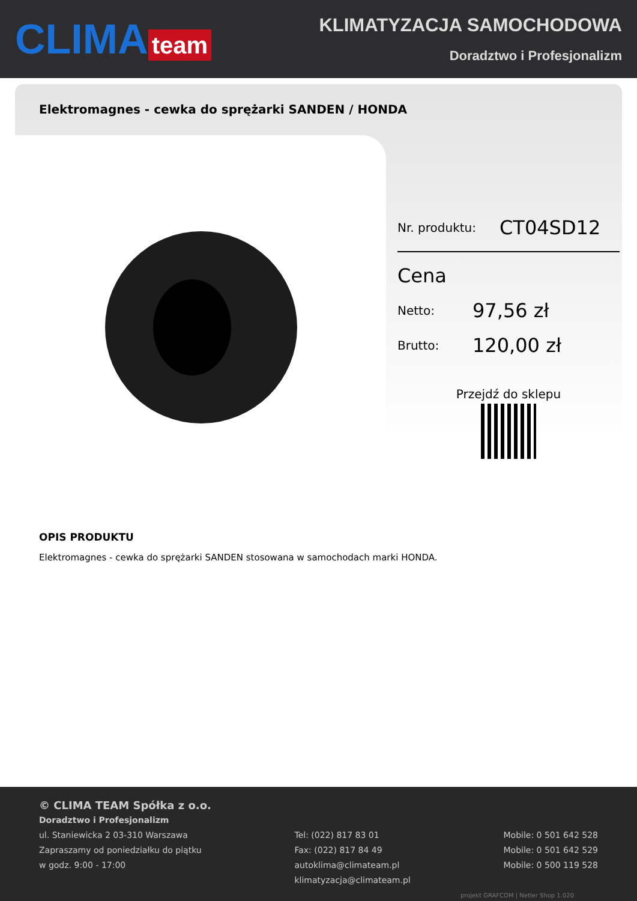CLIMA team
KLIMATYZACJA SAMOCHODOWA
Doradztwo i Profesjonalizm
Elektromagnes - cewka do sprężarki SANDEN / HONDA
Nr. produktu: CT04SD12
Cena
Netto: 97,56 zł
Brutto: 120,00 zł
Przejdź do sklepu
OPIS PRODUKTU
Elektromagnes - cewka do sprężarki SANDEN stosowana w samochodach marki HONDA.
© CLIMA TEAM Spółka z o.o.
Doradztwo i Profesjonalizm
ul. Staniewicka 2 03-310 Warszawa
Zapraszamy od poniedziałku do piątku
w godz. 9:00 - 17:00
Tel: (022) 817 83 01
Fax: (022) 817 84 49
autoklima@climateam.pl
klimatyzacja@climateam.pl
Mobile: 0 501 642 528
Mobile: 0 501 642 529
Mobile: 0 500 119 528
projekt GRAFCOM | Netler Shop 1.020